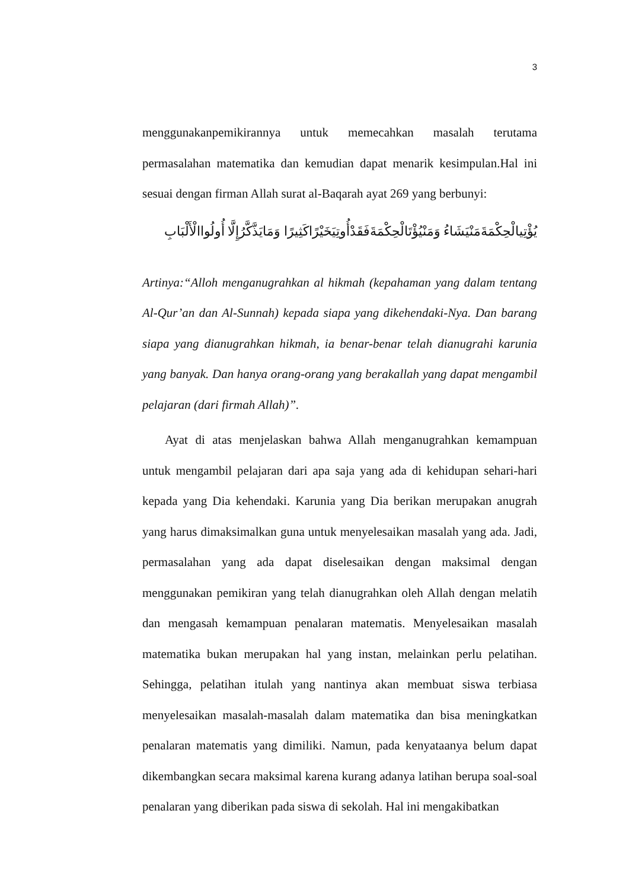3
menggunakanpemikirannya untuk memecahkan masalah terutama permasalahan matematika dan kemudian dapat menarik kesimpulan.Hal ini sesuai dengan firman Allah surat al-Baqarah ayat 269 yang berbunyi:
يُؤْتِيالْحِكْمَةَمَنْيَشَاءُ وَمَنْيُؤْتَالْحِكْمَةَفَقَدْأُوتِيَخَيْرًاكَثِيرًا وَمَايَذَّكَّرُإِلَّا أُولُواالْأَلْبَابِ
Artinya:“Alloh menganugrahkan al hikmah (kepahaman yang dalam tentang Al-Qur’an dan Al-Sunnah) kepada siapa yang dikehendaki-Nya. Dan barang siapa yang dianugrahkan hikmah, ia benar-benar telah dianugrahi karunia yang banyak. Dan hanya orang-orang yang berakallah yang dapat mengambil pelajaran (dari firmah Allah)”.
Ayat di atas menjelaskan bahwa Allah menganugrahkan kemampuan untuk mengambil pelajaran dari apa saja yang ada di kehidupan sehari-hari kepada yang Dia kehendaki. Karunia yang Dia berikan merupakan anugrah yang harus dimaksimalkan guna untuk menyelesaikan masalah yang ada. Jadi, permasalahan yang ada dapat diselesaikan dengan maksimal dengan menggunakan pemikiran yang telah dianugrahkan oleh Allah dengan melatih dan mengasah kemampuan penalaran matematis. Menyelesaikan masalah matematika bukan merupakan hal yang instan, melainkan perlu pelatihan. Sehingga, pelatihan itulah yang nantinya akan membuat siswa terbiasa menyelesaikan masalah-masalah dalam matematika dan bisa meningkatkan penalaran matematis yang dimiliki. Namun, pada kenyataanya belum dapat dikembangkan secara maksimal karena kurang adanya latihan berupa soal-soal penalaran yang diberikan pada siswa di sekolah. Hal ini mengakibatkan